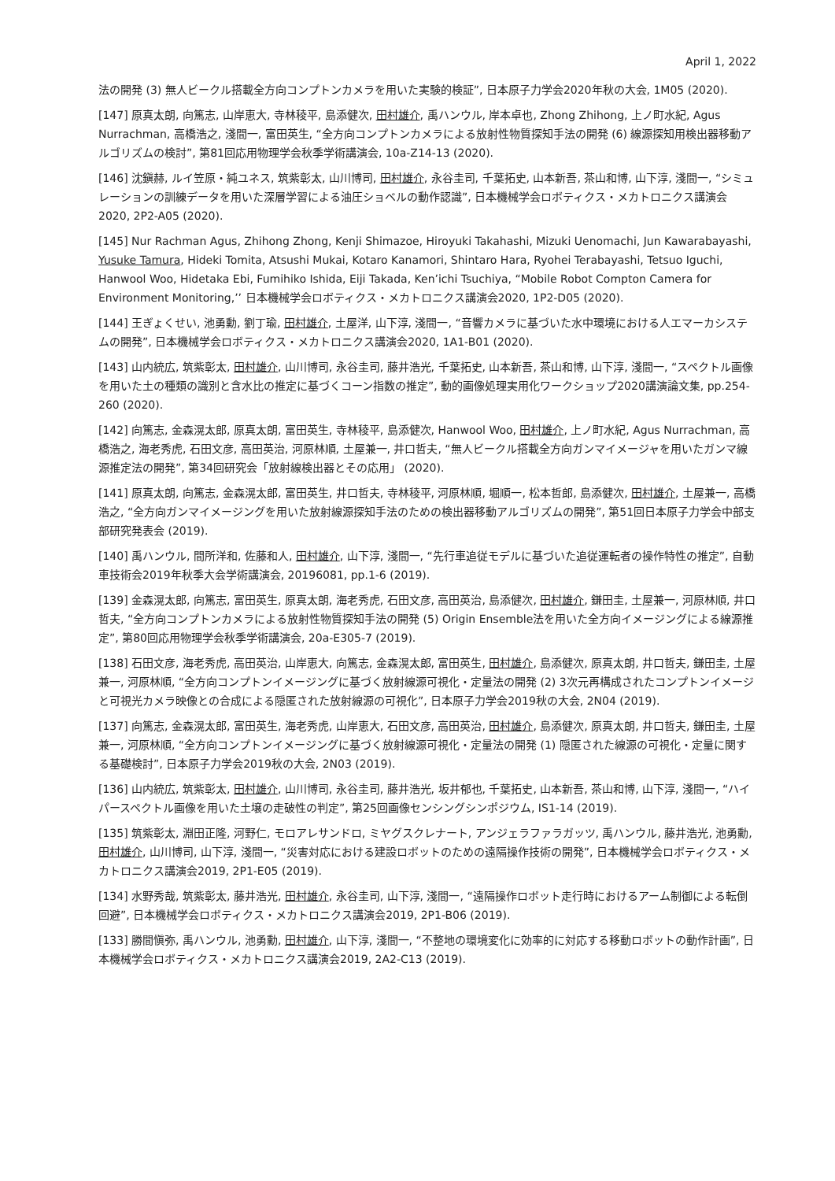April 1, 2022
法の開発 (3) 無人ビークル搭載全方向コンプトンカメラを用いた実験的検証”, 日本原子力学会2020年秋の大会, 1M05 (2020).
[147] 原真太朗, 向篤志, 山岸恵大, 寺林稜平, 島添健次, 田村雄介, 禹ハンウル, 岸本卓也, Zhong Zhihong, 上ノ町水紀, Agus Nurrachman, 高橋浩之, 淺間一, 富田英生, “全方向コンプトンカメラによる放射性物質探知手法の開発 (6) 線源探知用検出器移動アルゴリズムの検討”, 第81回応用物理学会秋季学術講演会, 10a-Z14-13 (2020).
[146] 沈鎭赫, ルイ笠原・純ユネス, 筑紫彰太, 山川博司, 田村雄介, 永谷圭司, 千葉拓史, 山本新吾, 茶山和博, 山下淳, 淺間一, “シミュレーションの訓練データを用いた深層学習による油圧ショベルの動作認識”, 日本機械学会ロボティクス・メカトロニクス講演会2020, 2P2-A05 (2020).
[145] Nur Rachman Agus, Zhihong Zhong, Kenji Shimazoe, Hiroyuki Takahashi, Mizuki Uenomachi, Jun Kawarabayashi, Yusuke Tamura, Hideki Tomita, Atsushi Mukai, Kotaro Kanamori, Shintaro Hara, Ryohei Terabayashi, Tetsuo Iguchi, Hanwool Woo, Hidetaka Ebi, Fumihiko Ishida, Eiji Takada, Ken’ichi Tsuchiya, “Mobile Robot Compton Camera for Environment Monitoring,’’ 日本機械学会ロボティクス・メカトロニクス講演会2020, 1P2-D05 (2020).
[144] 王ぎょくせい, 池勇勳, 劉丁瑜, 田村雄介, 土屋洋, 山下淳, 淺間一, “音響カメラに基づいた水中環境における人エマーカシステムの開発”, 日本機械学会ロボティクス・メカトロニクス講演会2020, 1A1-B01 (2020).
[143] 山内統広, 筑紫彰太, 田村雄介, 山川博司, 永谷圭司, 藤井浩光, 千葉拓史, 山本新吾, 茶山和博, 山下淳, 淺間一, “スペクトル画像を用いた土の種類の識別と含水比の推定に基づくコーン指数の推定”, 動的画像処理実用化ワークショップ2020講演論文集, pp.254-260 (2020).
[142] 向篤志, 金森滉太郎, 原真太朗, 富田英生, 寺林稜平, 島添健次, Hanwool Woo, 田村雄介, 上ノ町水紀, Agus Nurrachman, 高橋浩之, 海老秀虎, 石田文彦, 高田英治, 河原林順, 土屋兼一, 井口哲夫, “無人ビークル搭載全方向ガンマイメージャを用いたガンマ線源推定法の開発”, 第34回研究会「放射線検出器とその応用」 (2020).
[141] 原真太朗, 向篤志, 金森滉太郎, 富田英生, 井口哲夫, 寺林稜平, 河原林順, 堀順一, 松本哲郎, 島添健次, 田村雄介, 土屋兼一, 高橋浩之, “全方向ガンマイメージングを用いた放射線源探知手法のための検出器移動アルゴリズムの開発”, 第51回日本原子力学会中部支部研究発表会 (2019).
[140] 禹ハンウル, 間所洋和, 佐藤和人, 田村雄介, 山下淳, 淺間一, “先行車追従モデルに基づいた追従運転者の操作特性の推定”, 自動車技術会2019年秋季大会学術講演会, 20196081, pp.1-6 (2019).
[139] 金森滉太郎, 向篤志, 富田英生, 原真太朗, 海老秀虎, 石田文彦, 高田英治, 島添健次, 田村雄介, 鎌田圭, 土屋兼一, 河原林順, 井口哲夫, “全方向コンプトンカメラによる放射性物質探知手法の開発 (5) Origin Ensemble法を用いた全方向イメージングによる線源推定”, 第80回応用物理学会秋季学術講演会, 20a-E305-7 (2019).
[138] 石田文彦, 海老秀虎, 高田英治, 山岸恵大, 向篤志, 金森滉太郎, 富田英生, 田村雄介, 島添健次, 原真太朗, 井口哲夫, 鎌田圭, 土屋兼一, 河原林順, “全方向コンプトンイメージングに基づく放射線源可視化・定量法の開発 (2) 3次元再構成されたコンプトンイメージと可視光カメラ映像との合成による隠匿された放射線源の可視化”, 日本原子力学会2019秋の大会, 2N04 (2019).
[137] 向篤志, 金森滉太郎, 富田英生, 海老秀虎, 山岸恵大, 石田文彦, 高田英治, 田村雄介, 島添健次, 原真太朗, 井口哲夫, 鎌田圭, 土屋兼一, 河原林順, “全方向コンプトンイメージングに基づく放射線源可視化・定量法の開発 (1) 隠匿された線源の可視化・定量に関する基礎検討”, 日本原子力学会2019秋の大会, 2N03 (2019).
[136] 山内統広, 筑紫彰太, 田村雄介, 山川博司, 永谷圭司, 藤井浩光, 坂井郁也, 千葉拓史, 山本新吾, 茶山和博, 山下淳, 淺間一, “ハイパースペクトル画像を用いた土壌の走破性の判定”, 第25回画像センシングシンポジウム, IS1-14 (2019).
[135] 筑紫彰太, 淵田正隆, 河野仁, モロアレサンドロ, ミヤグスクレナート, アンジェラファラガッツ, 禹ハンウル, 藤井浩光, 池勇勳, 田村雄介, 山川博司, 山下淳, 淺間一, “災害対応における建設ロボットのための遠隔操作技術の開発”, 日本機械学会ロボティクス・メカトロニクス講演会2019, 2P1-E05 (2019).
[134] 水野秀哉, 筑紫彰太, 藤井浩光, 田村雄介, 永谷圭司, 山下淳, 淺間一, “遠隔操作ロボット走行時におけるアーム制御による転倒回避”, 日本機械学会ロボティクス・メカトロニクス講演会2019, 2P1-B06 (2019).
[133] 勝間愼弥, 禹ハンウル, 池勇勳, 田村雄介, 山下淳, 淺間一, “不整地の環境変化に効率的に対応する移動ロボットの動作計画”, 日本機械学会ロボティクス・メカトロニクス講演会2019, 2A2-C13 (2019).